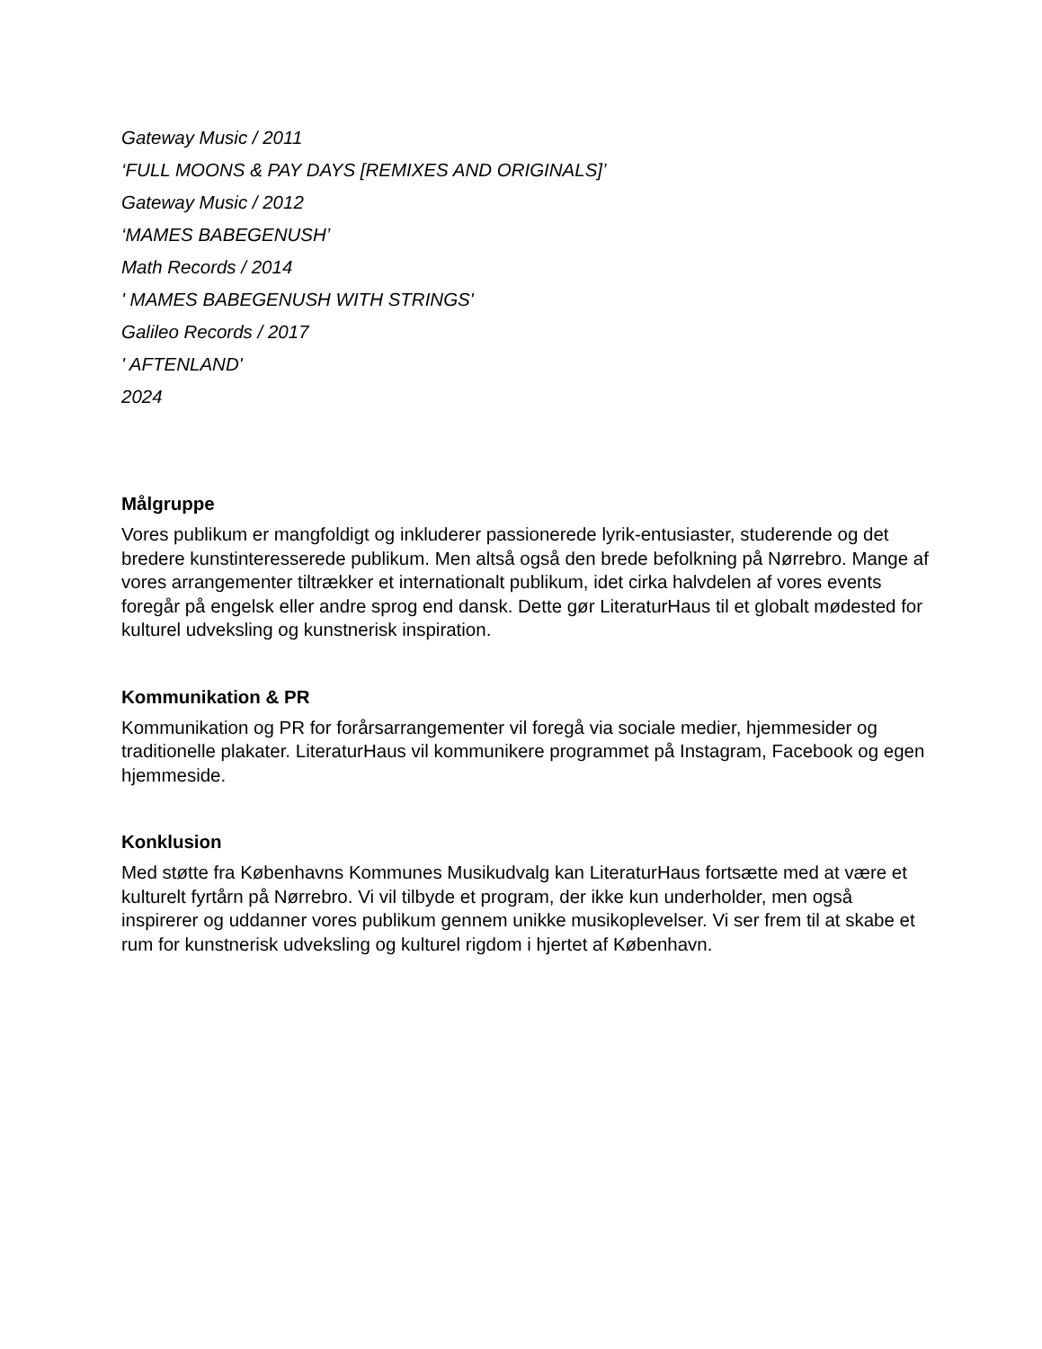Gateway Music / 2011
‘FULL MOONS & PAY DAYS [REMIXES AND ORIGINALS]’
Gateway Music / 2012
‘MAMES BABEGENUSH’
Math Records / 2014
' MAMES BABEGENUSH WITH STRINGS'
Galileo Records / 2017
' AFTENLAND'
2024
Målgruppe
Vores publikum er mangfoldigt og inkluderer passionerede lyrik-entusiaster, studerende og det bredere kunstinteresserede publikum. Men altså også den brede befolkning på Nørrebro. Mange af vores arrangementer tiltrækker et internationalt publikum, idet cirka halvdelen af vores events foregår på engelsk eller andre sprog end dansk. Dette gør LiteraturHaus til et globalt mødested for kulturel udveksling og kunstnerisk inspiration.
Kommunikation & PR
Kommunikation og PR for forårsarrangementer vil foregå via sociale medier, hjemmesider og traditionelle plakater. LiteraturHaus vil kommunikere programmet på Instagram, Facebook og egen hjemmeside.
Konklusion
Med støtte fra Københavns Kommunes Musikudvalg kan LiteraturHaus fortsætte med at være et kulturelt fyrtårn på Nørrebro. Vi vil tilbyde et program, der ikke kun underholder, men også inspirerer og uddanner vores publikum gennem unikke musikoplevelser. Vi ser frem til at skabe et rum for kunstnerisk udveksling og kulturel rigdom i hjertet af København.